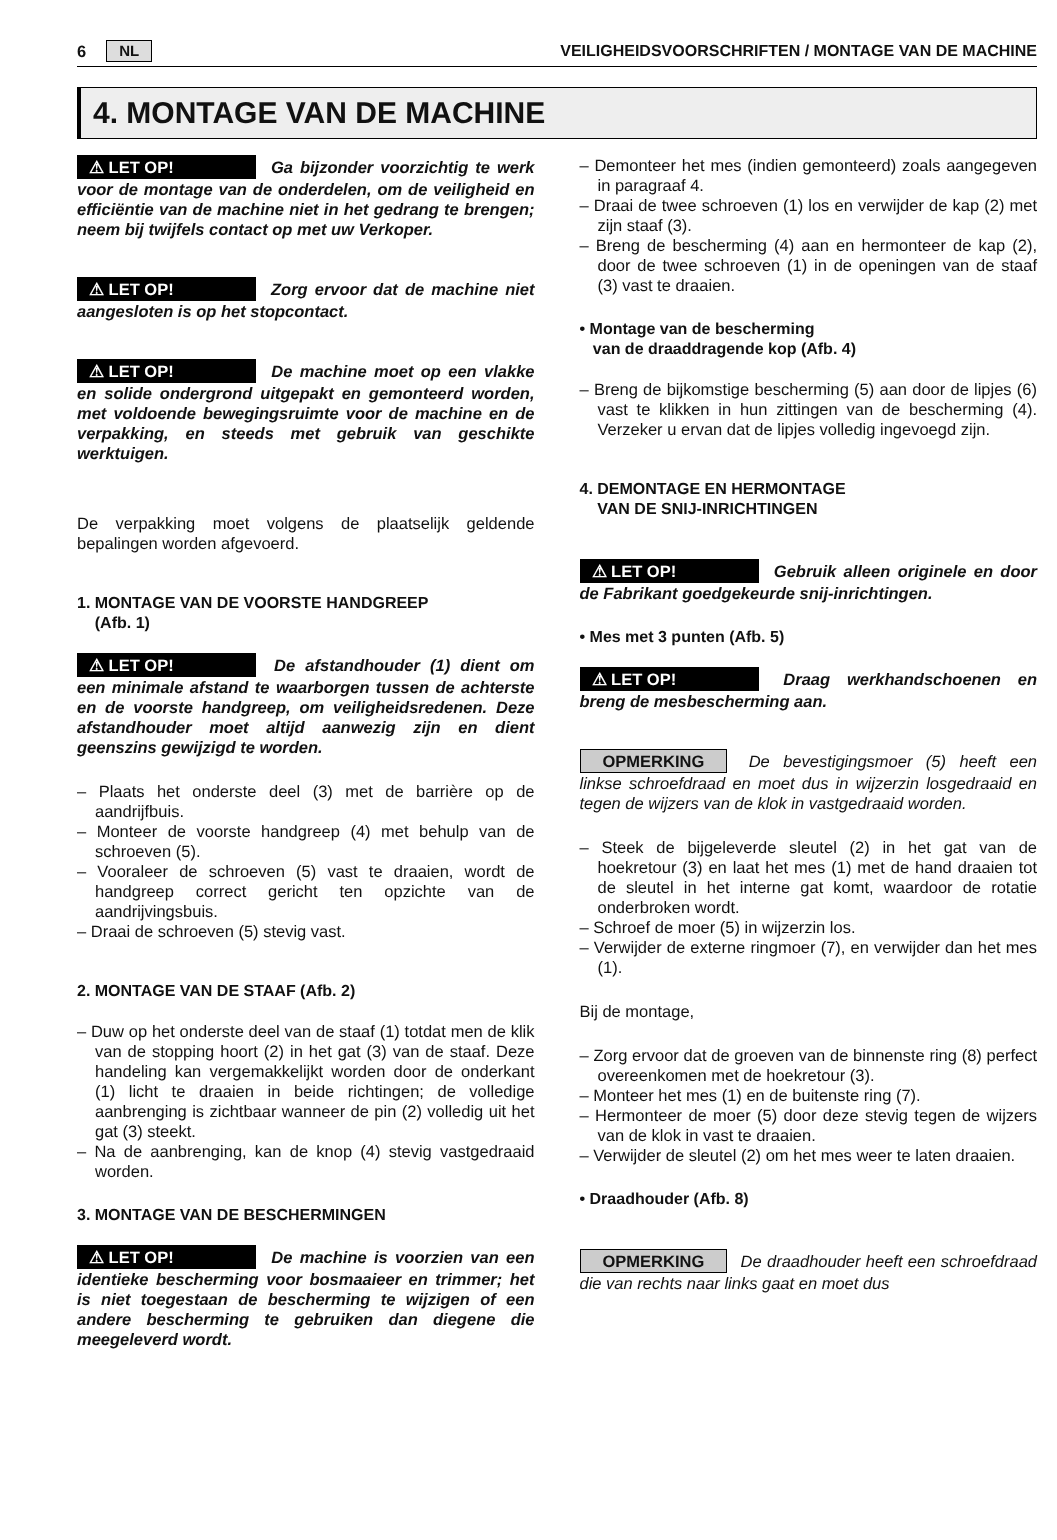6 NL VEILIGHEIDSVOORSCHRIFTEN / MONTAGE VAN DE MACHINE
4. MONTAGE VAN DE MACHINE
⚠ LET OP! Ga bijzonder voorzichtig te werk voor de montage van de onderdelen, om de veiligheid en efficiëntie van de machine niet in het gedrang te brengen; neem bij twijfels contact op met uw Verkoper.
⚠ LET OP! Zorg ervoor dat de machine niet aangesloten is op het stopcontact.
⚠ LET OP! De machine moet op een vlakke en solide ondergrond uitgepakt en gemonteerd worden, met voldoende bewegingsruimte voor de machine en de verpakking, en steeds met gebruik van geschikte werktuigen.
De verpakking moet volgens de plaatselijk geldende bepalingen worden afgevoerd.
1. MONTAGE VAN DE VOORSTE HANDGREEP
(Afb. 1)
⚠ LET OP! De afstandhouder (1) dient om een minimale afstand te waarborgen tussen de achterste en de voorste handgreep, om veiligheidsredenen. Deze afstandhouder moet altijd aanwezig zijn en dient geenszins gewijzigd te worden.
– Plaats het onderste deel (3) met de barrière op de aandrijfbuis.
– Monteer de voorste handgreep (4) met behulp van de schroeven (5).
– Vooraleer de schroeven (5) vast te draaien, wordt de handgreep correct gericht ten opzichte van de aandrijvingsbuis.
– Draai de schroeven (5) stevig vast.
2. MONTAGE VAN DE STAAF (Afb. 2)
– Duw op het onderste deel van de staaf (1) totdat men de klik van de stopping hoort (2) in het gat (3) van de staaf. Deze handeling kan vergemakkelijkt worden door de onderkant (1) licht te draaien in beide richtingen; de volledige aanbrenging is zichtbaar wanneer de pin (2) volledig uit het gat (3) steekt.
– Na de aanbrenging, kan de knop (4) stevig vastgedraaid worden.
3. MONTAGE VAN DE BESCHERMINGEN
⚠ LET OP! De machine is voorzien van een identieke bescherming voor bosmaaieer en trimmer; het is niet toegestaan de bescherming te wijzigen of een andere bescherming te gebruiken dan diegene die meegeleverd wordt.
– Demonteer het mes (indien gemonteerd) zoals aangegeven in paragraaf 4.
– Draai de twee schroeven (1) los en verwijder de kap (2) met zijn staaf (3).
– Breng de bescherming (4) aan en hermonteer de kap (2), door de twee schroeven (1) in de openingen van de staaf (3) vast te draaien.
• Montage van de bescherming
van de draaddragende kop (Afb. 4)
– Breng de bijkomstige bescherming (5) aan door de lipjes (6) vast te klikken in hun zittingen van de bescherming (4). Verzeker u ervan dat de lipjes volledig ingevoegd zijn.
4. DEMONTAGE EN HERMONTAGE
VAN DE SNIJ-INRICHTINGEN
⚠ LET OP! Gebruik alleen originele en door de Fabrikant goedgekeurde snij-inrichtingen.
• Mes met 3 punten (Afb. 5)
⚠ LET OP! Draag werkhandschoenen en breng de mesbescherming aan.
OPMERKING De bevestigingsmoer (5) heeft een linkse schroefdraad en moet dus in wijzerzin losgedraaid en tegen de wijzers van de klok in vastgedraaid worden.
– Steek de bijgeleverde sleutel (2) in het gat van de hoekretour (3) en laat het mes (1) met de hand draaien tot de sleutel in het interne gat komt, waardoor de rotatie onderbroken wordt.
– Schroef de moer (5) in wijzerzin los.
– Verwijder de externe ringmoer (7), en verwijder dan het mes (1).
Bij de montage,
– Zorg ervoor dat de groeven van de binnenste ring (8) perfect overeenkomen met de hoekretour (3).
– Monteer het mes (1) en de buitenste ring (7).
– Hermonteer de moer (5) door deze stevig tegen de wijzers van de klok in vast te draaien.
– Verwijder de sleutel (2) om het mes weer te laten draaien.
• Draadhouder (Afb. 8)
OPMERKING De draadhouder heeft een schroefdraad die van rechts naar links gaat en moet dus